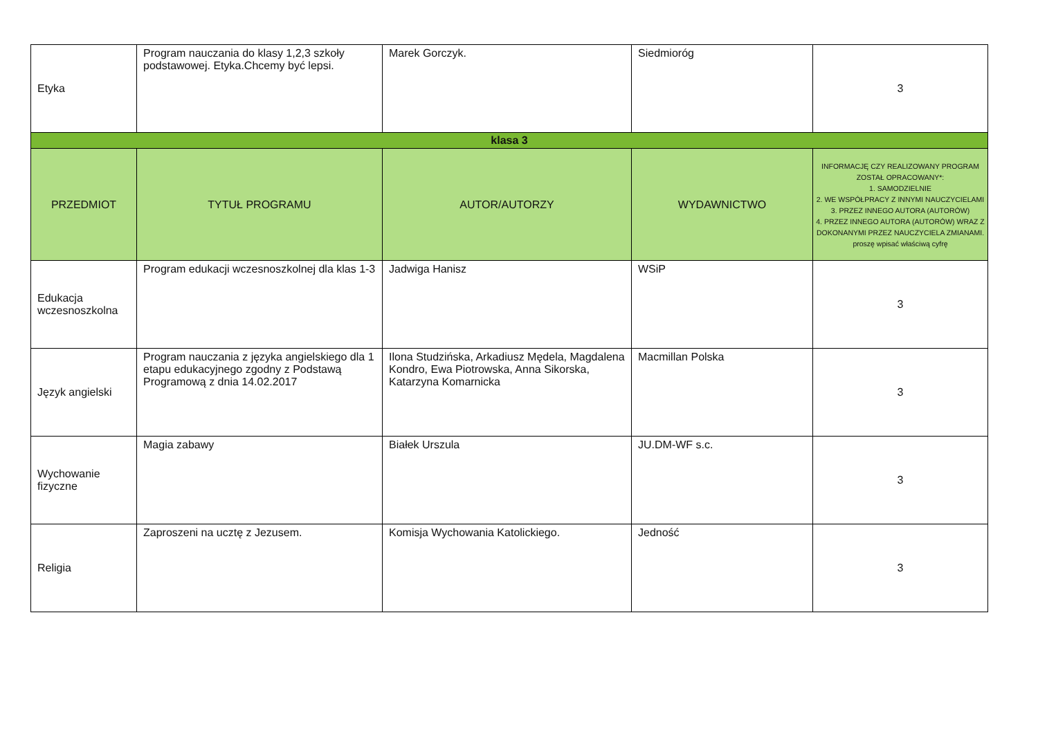| Etyka | Program nauczania do klasy 1,2,3 szkoły podstawowej. Etyka.Chcemy być lepsi. | Marek Gorczyk. | Siedmioróg | 3 |
| klasa 3 | | | | |
| PRZEDMIOT | TYTUŁ PROGRAMU | AUTOR/AUTORZY | WYDAWNICTWO | INFORMACJĘ CZY REALIZOWANY PROGRAM ZOSTAŁ OPRACOWANY*: 1. SAMODZIELNIE 2. WE WSPÓŁPRACY Z INNYMI NAUCZYCIELAMI 3. PRZEZ INNEGO AUTORA (AUTORÓW) 4. PRZEZ INNEGO AUTORA (AUTORÓW) WRAZ Z DOKONANYMI PRZEZ NAUCZYCIELA ZMIANAMI. proszę wpisać właściwą cyfrę |
| Edukacja wczesnoszkolna | Program edukacji wczesnoszkolnej dla klas 1-3 | Jadwiga Hanisz | WSiP | 3 |
| Język angielski | Program nauczania z języka angielskiego dla 1 etapu edukacyjnego zgodny z Podstawą Programową z dnia 14.02.2017 | Ilona Studzińska, Arkadiusz Mędela, Magdalena Kondro, Ewa Piotrowska, Anna Sikorska, Katarzyna Komarnicka | Macmillan Polska | 3 |
| Wychowanie fizyczne | Magia zabawy | Białek Urszula | JU.DM-WF s.c. | 3 |
| Religia | Zaproszeni na ucztę z Jezusem. | Komisja Wychowania Katolickiego. | Jedność | 3 |